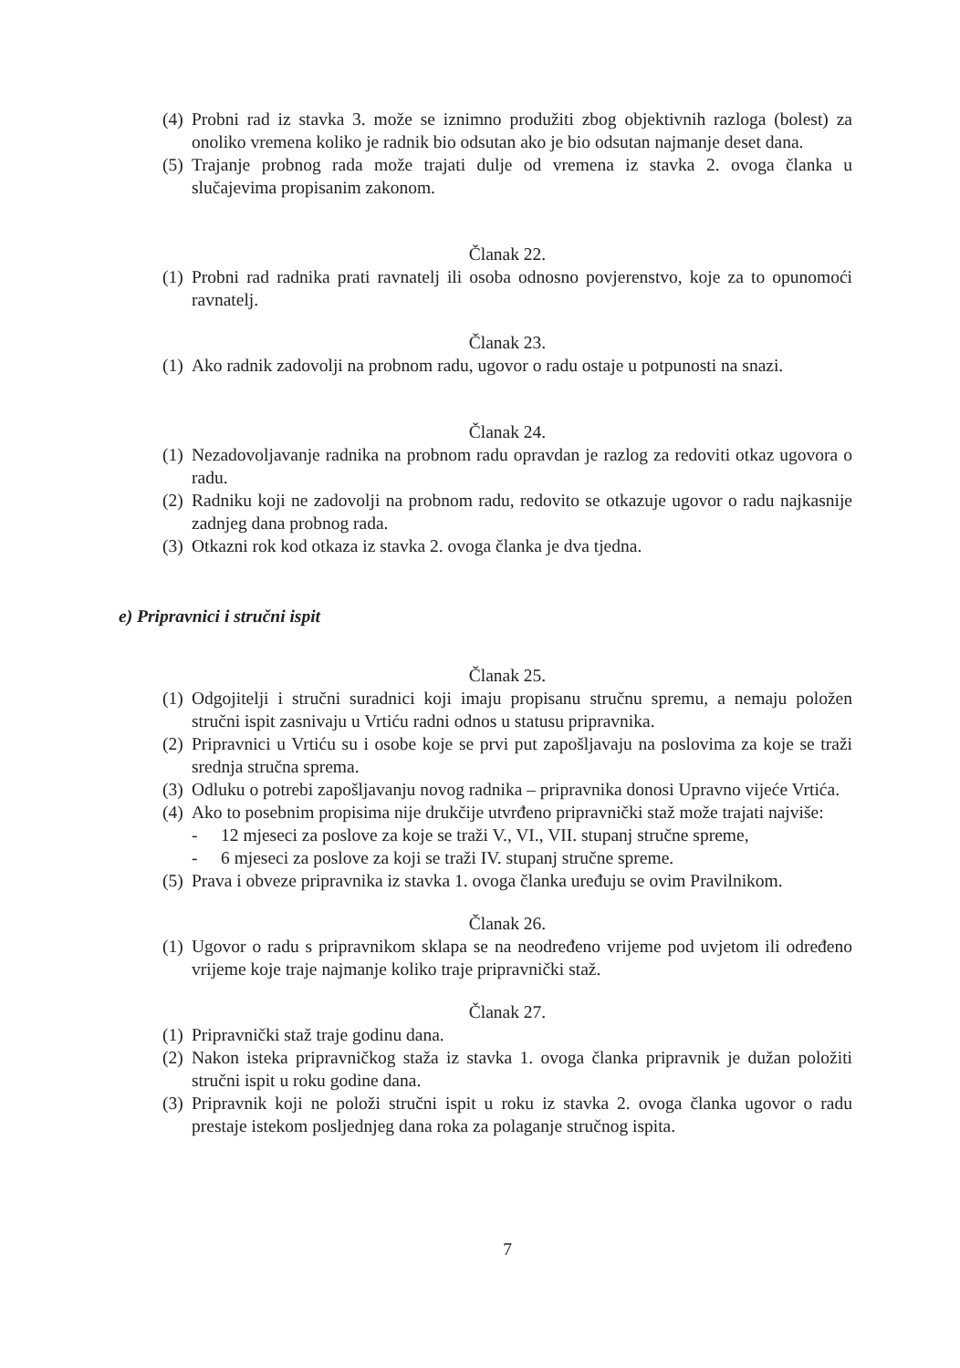(4) Probni rad iz stavka 3. može se iznimno produžiti zbog objektivnih razloga (bolest) za onoliko vremena koliko je radnik bio odsutan ako je bio odsutan najmanje deset dana.
(5) Trajanje probnog rada može trajati dulje od vremena iz stavka 2. ovoga članka u slučajevima propisanim zakonom.
Članak 22.
(1) Probni rad radnika prati ravnatelj ili osoba odnosno povjerenstvo, koje za to opunomoći ravnatelj.
Članak 23.
(1) Ako radnik zadovolji na probnom radu, ugovor o radu ostaje u potpunosti na snazi.
Članak 24.
(1) Nezadovoljavanje radnika na probnom radu opravdan je razlog za redoviti otkaz ugovora o radu.
(2) Radniku koji ne zadovolji na probnom radu, redovito se otkazuje ugovor o radu najkasnije zadnjeg dana probnog rada.
(3) Otkazni rok kod otkaza iz stavka 2. ovoga članka je dva tjedna.
e) Pripravnici i stručni ispit
Članak 25.
(1) Odgojitelji i stručni suradnici koji imaju propisanu stručnu spremu, a nemaju položen stručni ispit zasnivaju u Vrtiću radni odnos u statusu pripravnika.
(2) Pripravnici u Vrtiću su i osobe koje se prvi put zapošljavaju na poslovima za koje se traži srednja stručna sprema.
(3) Odluku o potrebi zapošljavanju novog radnika – pripravnika donosi Upravno vijeće Vrtića.
(4) Ako to posebnim propisima nije drukčije utvrđeno pripravnički staž može trajati najviše:
- 12 mjeseci za poslove za koje se traži V., VI., VII. stupanj stručne spreme,
- 6 mjeseci za poslove za koji se traži IV. stupanj stručne spreme.
(5) Prava i obveze pripravnika iz stavka 1. ovoga članka uređuju se ovim Pravilnikom.
Članak 26.
(1) Ugovor o radu s pripravnikom sklapa se na neodređeno vrijeme pod uvjetom ili određeno vrijeme koje traje najmanje koliko traje pripravnički staž.
Članak 27.
(1) Pripravnički staž traje godinu dana.
(2) Nakon isteka pripravničkog staža iz stavka 1. ovoga članka pripravnik je dužan položiti stručni ispit u roku godine dana.
(3) Pripravnik koji ne položi stručni ispit u roku iz stavka 2. ovoga članka ugovor o radu prestaje istekom posljednjeg dana roka za polaganje stručnog ispita.
7